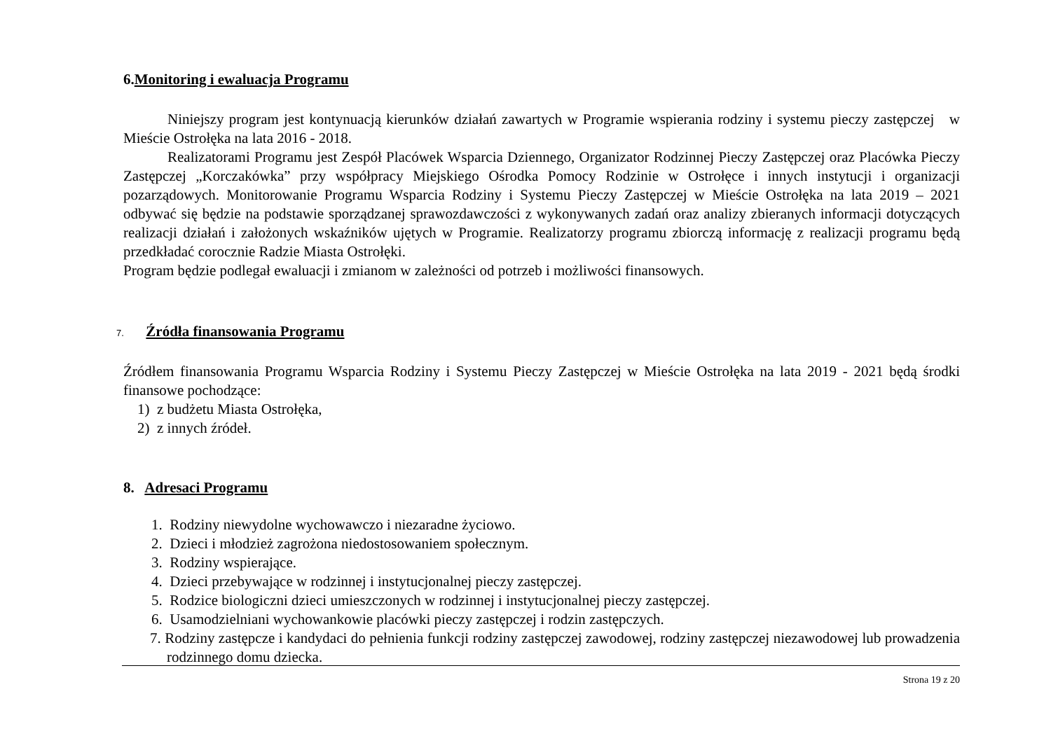6.Monitoring i ewaluacja Programu
Niniejszy program jest kontynuacją kierunków działań zawartych w Programie wspierania rodziny i systemu pieczy zastępczej w Mieście Ostrołęka na lata 2016 - 2018.
Realizatorami Programu jest Zespół Placówek Wsparcia Dziennego, Organizator Rodzinnej Pieczy Zastępczej oraz Placówka Pieczy Zastępczej „Korczakówka” przy współpracy Miejskiego Ośrodka Pomocy Rodzinie w Ostrołęce i innych instytucji i organizacji pozarządowych. Monitorowanie Programu Wsparcia Rodziny i Systemu Pieczy Zastępczej w Mieście Ostrołęka na lata 2019 – 2021 odbywać się będzie na podstawie sporządzanej sprawozdawczości z wykonywanych zadań oraz analizy zbieranych informacji dotyczących realizacji działań i założonych wskaźników ujętych w Programie. Realizatorzy programu zbiorczą informację z realizacji programu będą przedkładać corocznie Radzie Miasta Ostrołęki.
Program będzie podlegał ewaluacji i zmianom w zależności od potrzeb i możliwości finansowych.
7. Źródła finansowania Programu
Źródłem finansowania Programu Wsparcia Rodziny i Systemu Pieczy Zastępczej w Mieście Ostrołęka na lata 2019 - 2021 będą środki finansowe pochodzące:
1) z budżetu Miasta Ostrołęka,
2) z innych źródeł.
8. Adresaci Programu
1. Rodziny niewydolne wychowawczo i niezaradne życiowo.
2. Dzieci i młodzież zagrożona niedostosowaniem społecznym.
3. Rodziny wspierające.
4. Dzieci przebywające w rodzinnej i instytucjonalnej pieczy zastępczej.
5. Rodzice biologiczni dzieci umieszczonych w rodzinnej i instytucjonalnej pieczy zastępczej.
6. Usamodzielniani wychowankowie placówki pieczy zastępczej i rodzin zastępczych.
7. Rodziny zastępcze i kandydaci do pełnienia funkcji rodziny zastępczej zawodowej, rodziny zastępczej niezawodowej lub prowadzenia rodzinnego domu dziecka.
Strona 19 z 20